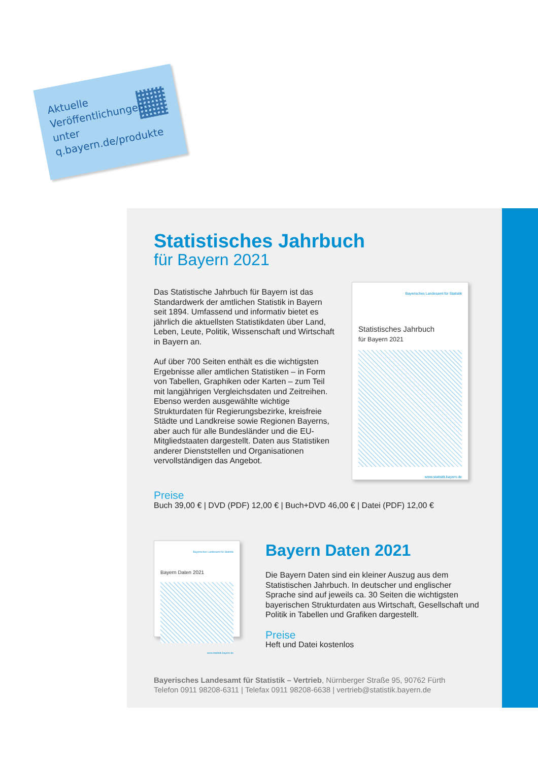Aktuelle
Veröffentlichungen
unter
q.bayern.de/produkte
Statistisches Jahrbuch
für Bayern 2021
Das Statistische Jahrbuch für Bayern ist das Standardwerk der amtlichen Statistik in Bayern seit 1894. Umfassend und informativ bietet es jährlich die aktuellsten Statistikdaten über Land, Leben, Leute, Politik, Wissenschaft und Wirtschaft in Bayern an.
Auf über 700 Seiten enthält es die wichtigsten Ergebnisse aller amtlichen Statistiken – in Form von Tabellen, Graphiken oder Karten – zum Teil mit langjährigen Vergleichsdaten und Zeitreihen. Ebenso werden ausgewählte wichtige Strukturdaten für Regierungsbezirke, kreisfreie Städte und Landkreise sowie Regionen Bayerns, aber auch für alle Bundesländer und die EU-Mitgliedstaaten dargestellt. Daten aus Statistiken anderer Dienststellen und Organisationen vervollständigen das Angebot.
Bayerisches Landesamt für Statistik
Statistisches Jahrbuch
für Bayern 2021
www.statistik.bayern.de
Preise
Buch 39,00 € | DVD (PDF) 12,00 € | Buch+DVD 46,00 € | Datei (PDF) 12,00 €
Bayerisches Landesamt für Statistik
Bayern Daten 2021
www.statistik.bayern.de
Bayern Daten 2021
Die Bayern Daten sind ein kleiner Auszug aus dem Statistischen Jahrbuch. In deutscher und englischer Sprache sind auf jeweils ca. 30 Seiten die wichtigsten bayerischen Strukturdaten aus Wirtschaft, Gesellschaft und Politik in Tabellen und Grafiken dargestellt.
Preise
Heft und Datei kostenlos
Bayerisches Landesamt für Statistik – Vertrieb, Nürnberger Straße 95, 90762 Fürth
Telefon 0911 98208-6311 | Telefax 0911 98208-6638 | vertrieb@statistik.bayern.de